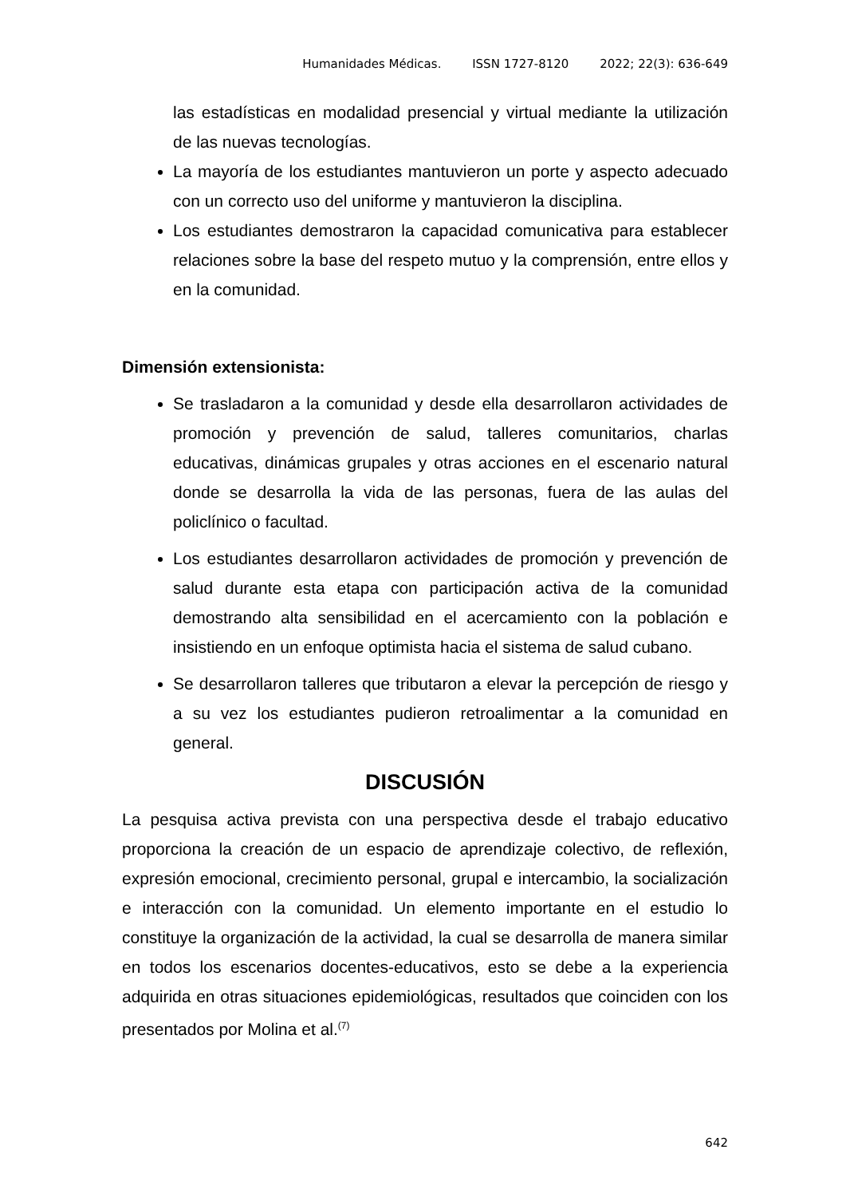Humanidades Médicas. ISSN 1727-8120 2022; 22(3): 636-649
las estadísticas en modalidad presencial y virtual mediante la utilización de las nuevas tecnologías.
La mayoría de los estudiantes mantuvieron un porte y aspecto adecuado con un correcto uso del uniforme y mantuvieron la disciplina.
Los estudiantes demostraron la capacidad comunicativa para establecer relaciones sobre la base del respeto mutuo y la comprensión, entre ellos y en la comunidad.
Dimensión extensionista:
Se trasladaron a la comunidad y desde ella desarrollaron actividades de promoción y prevención de salud, talleres comunitarios, charlas educativas, dinámicas grupales y otras acciones en el escenario natural donde se desarrolla la vida de las personas, fuera de las aulas del policlínico o facultad.
Los estudiantes desarrollaron actividades de promoción y prevención de salud durante esta etapa con participación activa de la comunidad demostrando alta sensibilidad en el acercamiento con la población e insistiendo en un enfoque optimista hacia el sistema de salud cubano.
Se desarrollaron talleres que tributaron a elevar la percepción de riesgo y a su vez los estudiantes pudieron retroalimentar a la comunidad en general.
DISCUSIÓN
La pesquisa activa prevista con una perspectiva desde el trabajo educativo proporciona la creación de un espacio de aprendizaje colectivo, de reflexión, expresión emocional, crecimiento personal, grupal e intercambio, la socialización e interacción con la comunidad. Un elemento importante en el estudio lo constituye la organización de la actividad, la cual se desarrolla de manera similar en todos los escenarios docentes-educativos, esto se debe a la experiencia adquirida en otras situaciones epidemiológicas, resultados que coinciden con los presentados por Molina et al.<sup>(7)</sup>
642